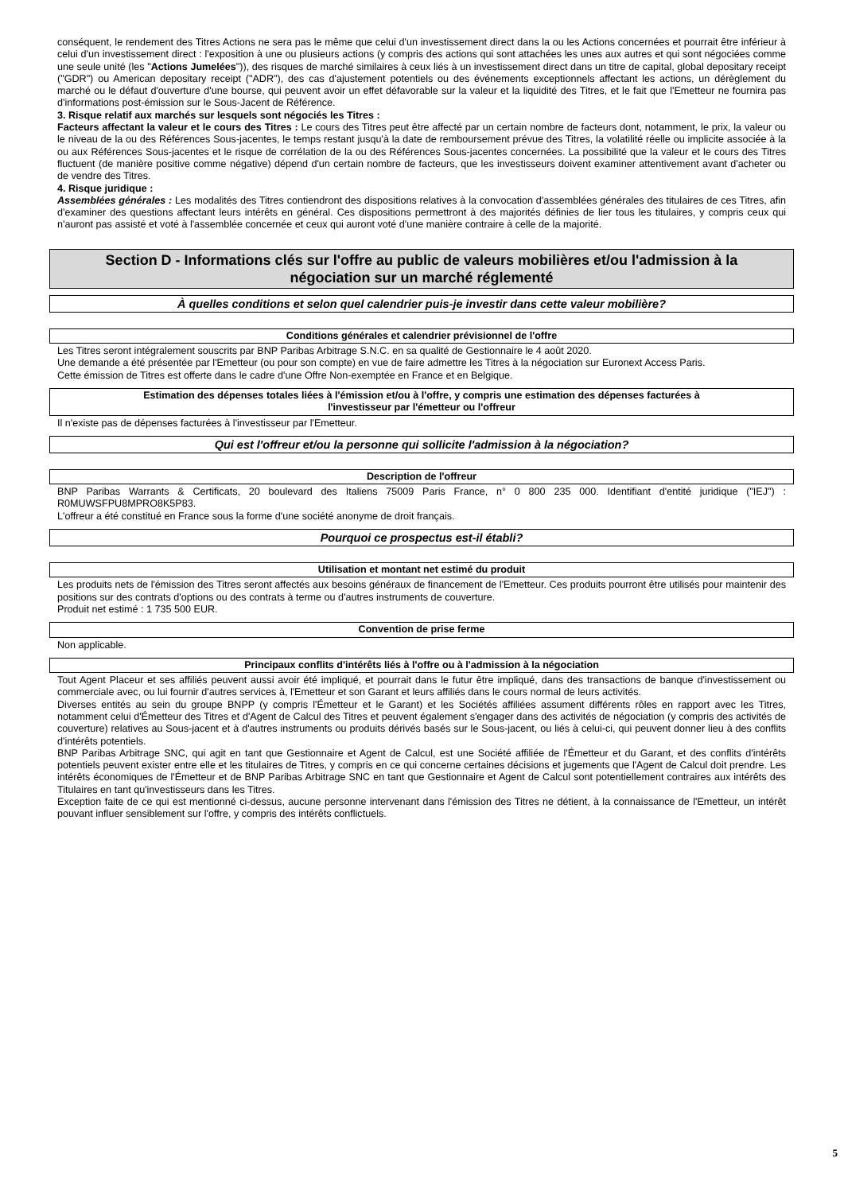conséquent, le rendement des Titres Actions ne sera pas le même que celui d'un investissement direct dans la ou les Actions concernées et pourrait être inférieur à celui d'un investissement direct : l'exposition à une ou plusieurs actions (y compris des actions qui sont attachées les unes aux autres et qui sont négociées comme une seule unité (les "Actions Jumelées")), des risques de marché similaires à ceux liés à un investissement direct dans un titre de capital, global depositary receipt ("GDR") ou American depositary receipt ("ADR"), des cas d'ajustement potentiels ou des événements exceptionnels affectant les actions, un dérèglement du marché ou le défaut d'ouverture d'une bourse, qui peuvent avoir un effet défavorable sur la valeur et la liquidité des Titres, et le fait que l'Emetteur ne fournira pas d'informations post-émission sur le Sous-Jacent de Référence.
3. Risque relatif aux marchés sur lesquels sont négociés les Titres :
Facteurs affectant la valeur et le cours des Titres : Le cours des Titres peut être affecté par un certain nombre de facteurs dont, notamment, le prix, la valeur ou le niveau de la ou des Références Sous-jacentes, le temps restant jusqu'à la date de remboursement prévue des Titres, la volatilité réelle ou implicite associée à la ou aux Références Sous-jacentes et le risque de corrélation de la ou des Références Sous-jacentes concernées. La possibilité que la valeur et le cours des Titres fluctuent (de manière positive comme négative) dépend d'un certain nombre de facteurs, que les investisseurs doivent examiner attentivement avant d'acheter ou de vendre des Titres.
4. Risque juridique :
Assemblées générales : Les modalités des Titres contiendront des dispositions relatives à la convocation d'assemblées générales des titulaires de ces Titres, afin d'examiner des questions affectant leurs intérêts en général. Ces dispositions permettront à des majorités définies de lier tous les titulaires, y compris ceux qui n'auront pas assisté et voté à l'assemblée concernée et ceux qui auront voté d'une manière contraire à celle de la majorité.
Section D - Informations clés sur l'offre au public de valeurs mobilières et/ou l'admission à la
négociation sur un marché réglementé
À quelles conditions et selon quel calendrier puis-je investir dans cette valeur mobilière?
Conditions générales et calendrier prévisionnel de l'offre
Les Titres seront intégralement souscrits par BNP Paribas Arbitrage S.N.C. en sa qualité de Gestionnaire le 4 août 2020.
Une demande a été présentée par l'Emetteur (ou pour son compte) en vue de faire admettre les Titres à la négociation sur Euronext Access Paris.
Cette émission de Titres est offerte dans le cadre d'une Offre Non-exemptée en France et en Belgique.
Estimation des dépenses totales liées à l'émission et/ou à l'offre, y compris une estimation des dépenses facturées à
l'investisseur par l'émetteur ou l'offreur
Il n'existe pas de dépenses facturées à l'investisseur par l'Emetteur.
Qui est l'offreur et/ou la personne qui sollicite l'admission à la négociation?
Description de l'offreur
BNP Paribas Warrants & Certificats, 20 boulevard des Italiens 75009 Paris France, n° 0 800 235 000. Identifiant d'entité juridique ("IEJ") : R0MUWSFPU8MPRO8K5P83.
L'offreur a été constitué en France sous la forme d'une société anonyme de droit français.
Pourquoi ce prospectus est-il établi?
Utilisation et montant net estimé du produit
Les produits nets de l'émission des Titres seront affectés aux besoins généraux de financement de l'Emetteur. Ces produits pourront être utilisés pour maintenir des positions sur des contrats d'options ou des contrats à terme ou d'autres instruments de couverture.
Produit net estimé : 1 735 500 EUR.
Convention de prise ferme
Non applicable.
Principaux conflits d'intérêts liés à l'offre ou à l'admission à la négociation
Tout Agent Placeur et ses affiliés peuvent aussi avoir été impliqué, et pourrait dans le futur être impliqué, dans des transactions de banque d'investissement ou commerciale avec, ou lui fournir d'autres services à, l'Emetteur et son Garant et leurs affiliés dans le cours normal de leurs activités.
Diverses entités au sein du groupe BNPP (y compris l'Émetteur et le Garant) et les Sociétés affiliées assument différents rôles en rapport avec les Titres, notamment celui d'Émetteur des Titres et d'Agent de Calcul des Titres et peuvent également s'engager dans des activités de négociation (y compris des activités de couverture) relatives au Sous-jacent et à d'autres instruments ou produits dérivés basés sur le Sous-jacent, ou liés à celui-ci, qui peuvent donner lieu à des conflits d'intérêts potentiels.
BNP Paribas Arbitrage SNC, qui agit en tant que Gestionnaire et Agent de Calcul, est une Société affiliée de l'Émetteur et du Garant, et des conflits d'intérêts potentiels peuvent exister entre elle et les titulaires de Titres, y compris en ce qui concerne certaines décisions et jugements que l'Agent de Calcul doit prendre. Les intérêts économiques de l'Émetteur et de BNP Paribas Arbitrage SNC en tant que Gestionnaire et Agent de Calcul sont potentiellement contraires aux intérêts des Titulaires en tant qu'investisseurs dans les Titres.
Exception faite de ce qui est mentionné ci-dessus, aucune personne intervenant dans l'émission des Titres ne détient, à la connaissance de l'Emetteur, un intérêt pouvant influer sensiblement sur l'offre, y compris des intérêts conflictuels.
5